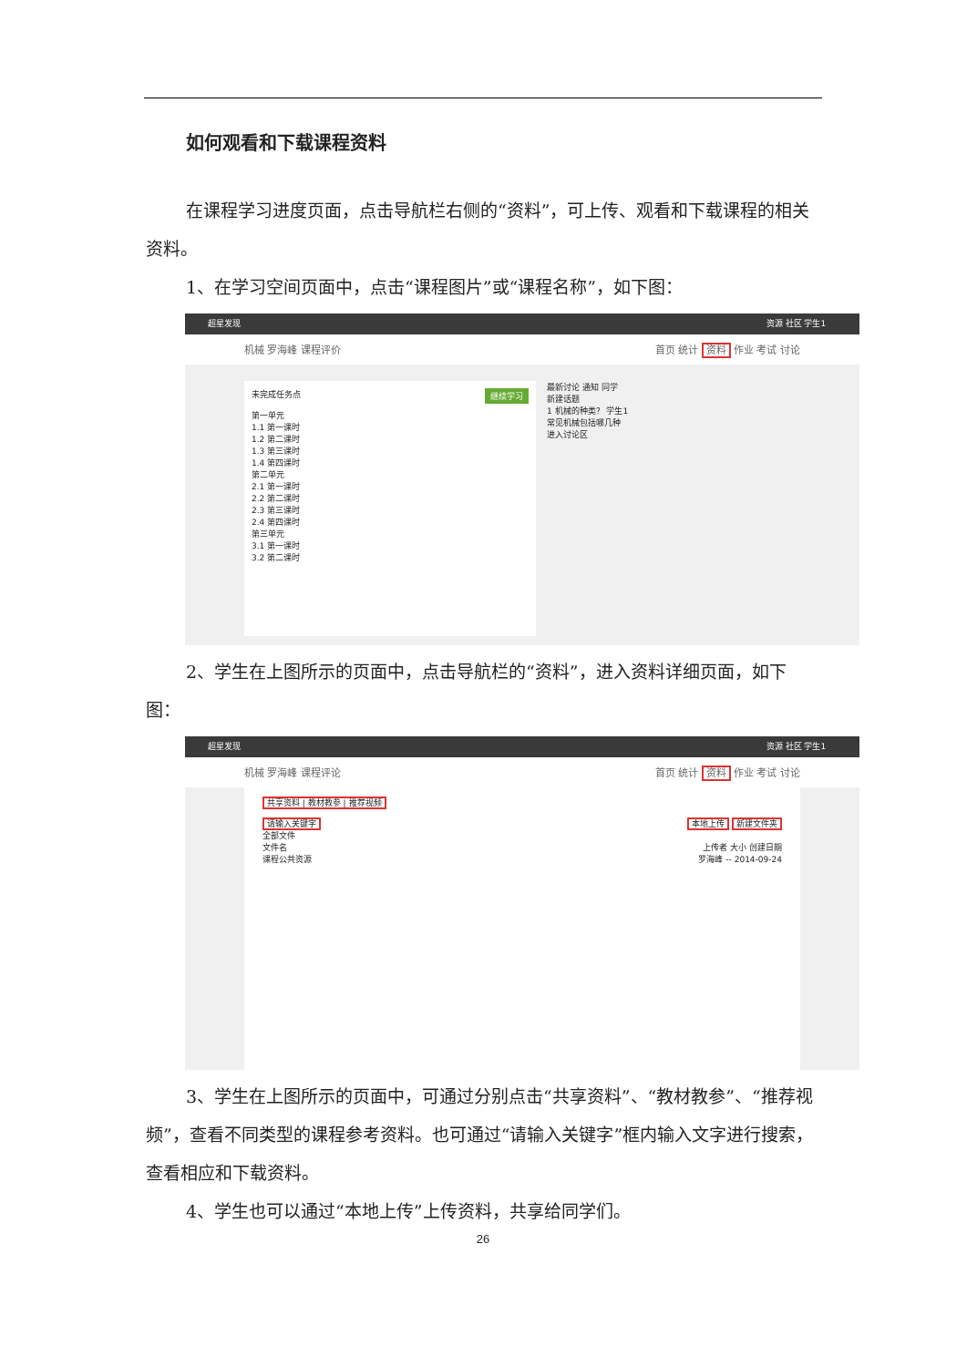如何观看和下载课程资料
在课程学习进度页面，点击导航栏右侧的“资料”，可上传、观看和下载课程的相关资料。
1、在学习空间页面中，点击“课程图片”或“课程名称”，如下图：
超星发现 资源 社区 学生1 　
机械 罗海峰 课程评价 首页 统计 资料 作业 考试 讨论
未完成任务点 继续学习
第一单元
1.1 第一课时
1.2 第二课时
1.3 第三课时
1.4 第四课时
第二单元
2.1 第一课时
2.2 第二课时
2.3 第三课时
2.4 第四课时
第三单元
3.1 第一课时
3.2 第二课时
最新讨论 通知 同学
新建话题
1 机械的种类？ 学生1
常见机械包括哪几种
进入讨论区
2、学生在上图所示的页面中，点击导航栏的“资料”，进入资料详细页面，如下图：
超星发现 资源 社区 学生1 　
机械 罗海峰 课程评论 首页 统计 资料 作业 考试 讨论
共享资料 | 教材教参 | 推荐视频
请输入关键字 本地上传 新建文件夹
全部文件
文件名 上传者 大小 创建日期
课程公共资源 罗海峰 -- 2014-09-24
3、学生在上图所示的页面中，可通过分别点击“共享资料”、“教材教参”、“推荐视频”，查看不同类型的课程参考资料。也可通过“请输入关键字”框内输入文字进行搜索，查看相应和下载资料。
4、学生也可以通过“本地上传”上传资料，共享给同学们。
26